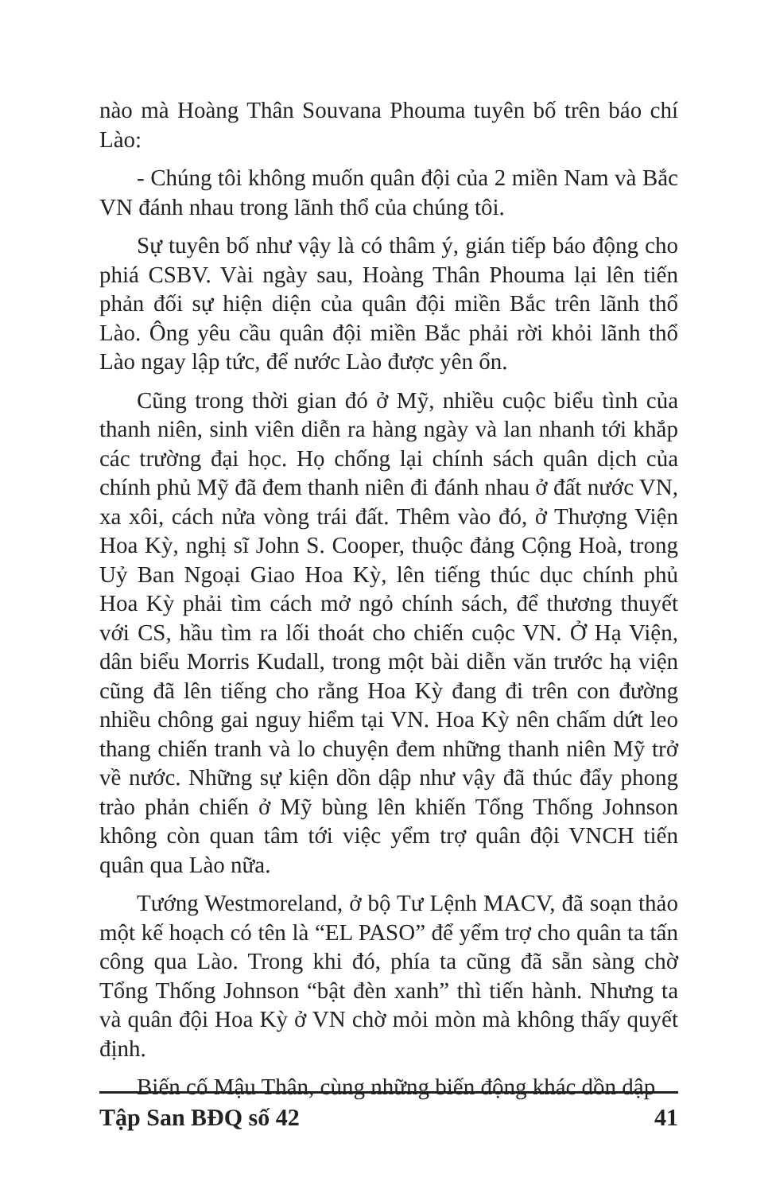nào mà Hoàng Thân Souvana Phouma tuyên bố trên báo chí Lào:
- Chúng tôi không muốn quân đội của 2 miền Nam và Bắc VN đánh nhau trong lãnh thổ của chúng tôi.
Sự tuyên bố như vậy là có thâm ý, gián tiếp báo động cho phiá CSBV. Vài ngày sau, Hoàng Thân Phouma lại lên tiến phản đối sự hiện diện của quân đội miền Bắc trên lãnh thổ Lào. Ông yêu cầu quân đội miền Bắc phải rời khỏi lãnh thổ Lào ngay lập tức, để nước Lào được yên ổn.
Cũng trong thời gian đó ở Mỹ, nhiều cuộc biểu tình của thanh niên, sinh viên diễn ra hàng ngày và lan nhanh tới khắp các trường đại học. Họ chống lại chính sách quân dịch của chính phủ Mỹ đã đem thanh niên đi đánh nhau ở đất nước VN, xa xôi, cách nửa vòng trái đất. Thêm vào đó, ở Thượng Viện Hoa Kỳ, nghị sĩ John S. Cooper, thuộc đảng Cộng Hoà, trong Uỷ Ban Ngoại Giao Hoa Kỳ, lên tiếng thúc dục chính phủ Hoa Kỳ phải tìm cách mở ngỏ chính sách, để thương thuyết với CS, hầu tìm ra lối thoát cho chiến cuộc VN. Ở Hạ Viện, dân biểu Morris Kudall, trong một bài diễn văn trước hạ viện cũng đã lên tiếng cho rằng Hoa Kỳ đang đi trên con đường nhiều chông gai nguy hiểm tại VN. Hoa Kỳ nên chấm dứt leo thang chiến tranh và lo chuyện đem những thanh niên Mỹ trở về nước. Những sự kiện dồn dập như vậy đã thúc đẩy phong trào phản chiến ở Mỹ bùng lên khiến Tổng Thống Johnson không còn quan tâm tới việc yểm trợ quân đội VNCH tiến quân qua Lào nữa.
Tướng Westmoreland, ở bộ Tư Lệnh MACV, đã soạn thảo một kế hoạch có tên là “EL PASO” để yểm trợ cho quân ta tấn công qua Lào. Trong khi đó, phía ta cũng đã sẵn sàng chờ Tổng Thống Johnson “bật đèn xanh” thì tiến hành. Nhưng ta và quân đội Hoa Kỳ ở VN chờ mỏi mòn mà không thấy quyết định.
Biến cố Mậu Thân, cùng những biến động khác dồn dập
Tập San BĐQ số 42 41